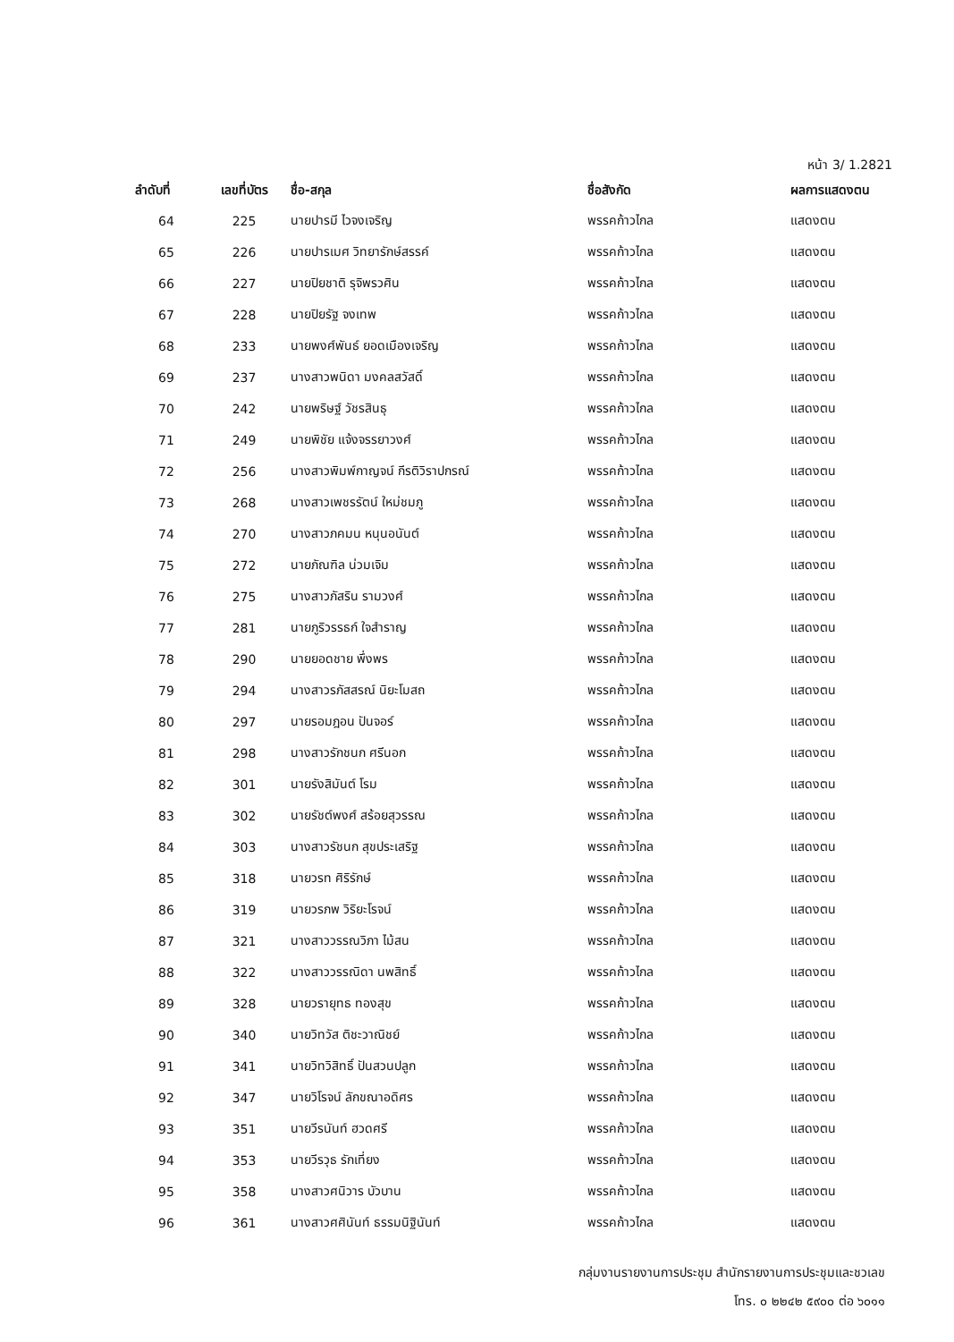หน้า 3/ 1.2821
| ลำดับที่ | เลขที่บัตร | ชื่อ-สกุล | ชื่อสังกัด | ผลการแสดงตน |
| --- | --- | --- | --- | --- |
| 64 | 225 | นายปารมี ไวจงเจริญ | พรรคก้าวไกล | แสดงตน |
| 65 | 226 | นายปารเมศ วิทยารักษ์สรรค์ | พรรคก้าวไกล | แสดงตน |
| 66 | 227 | นายปิยชาติ รุจิพรวศิน | พรรคก้าวไกล | แสดงตน |
| 67 | 228 | นายปิยรัฐ จงเทพ | พรรคก้าวไกล | แสดงตน |
| 68 | 233 | นายพงศ์พันธ์ ยอดเมืองเจริญ | พรรคก้าวไกล | แสดงตน |
| 69 | 237 | นางสาวพนิดา มงคลสวัสดิ์ | พรรคก้าวไกล | แสดงตน |
| 70 | 242 | นายพริษฐ์ วัชรสินธุ | พรรคก้าวไกล | แสดงตน |
| 71 | 249 | นายพิชัย แจ้งจรรยาวงศ์ | พรรคก้าวไกล | แสดงตน |
| 72 | 256 | นางสาวพิมพ์กาญจน์ กีรติวิราปกรณ์ | พรรคก้าวไกล | แสดงตน |
| 73 | 268 | นางสาวเพชรรัตน์ ใหม่ชมภู | พรรคก้าวไกล | แสดงตน |
| 74 | 270 | นางสาวภคมน หนุนอนันต์ | พรรคก้าวไกล | แสดงตน |
| 75 | 272 | นายภัณฑิล น่วมเจิม | พรรคก้าวไกล | แสดงตน |
| 76 | 275 | นางสาวภัสริน รามวงศ์ | พรรคก้าวไกล | แสดงตน |
| 77 | 281 | นายภูริวรรธก์ ใจสำราญ | พรรคก้าวไกล | แสดงตน |
| 78 | 290 | นายยอดชาย พึ่งพร | พรรคก้าวไกล | แสดงตน |
| 79 | 294 | นางสาวรภัสสรณ์ นิยะโมสถ | พรรคก้าวไกล | แสดงตน |
| 80 | 297 | นายรอมฎอน ปันจอร์ | พรรคก้าวไกล | แสดงตน |
| 81 | 298 | นางสาวรักชนก ศรีนอก | พรรคก้าวไกล | แสดงตน |
| 82 | 301 | นายรังสิมันต์ โรม | พรรคก้าวไกล | แสดงตน |
| 83 | 302 | นายรัชต์พงศ์ สร้อยสุวรรณ | พรรคก้าวไกล | แสดงตน |
| 84 | 303 | นางสาวรัชนก สุขประเสริฐ | พรรคก้าวไกล | แสดงตน |
| 85 | 318 | นายวรท ศิริรักษ์ | พรรคก้าวไกล | แสดงตน |
| 86 | 319 | นายวรภพ วิริยะโรจน์ | พรรคก้าวไกล | แสดงตน |
| 87 | 321 | นางสาววรรณวิภา ไม้สน | พรรคก้าวไกล | แสดงตน |
| 88 | 322 | นางสาววรรณิดา นพสิทธิ์ | พรรคก้าวไกล | แสดงตน |
| 89 | 328 | นายวรายุทธ ทองสุข | พรรคก้าวไกล | แสดงตน |
| 90 | 340 | นายวิทวัส ติชะวาณิชย์ | พรรคก้าวไกล | แสดงตน |
| 91 | 341 | นายวิทวิสิทธิ์ ปันสวนปลูก | พรรคก้าวไกล | แสดงตน |
| 92 | 347 | นายวิโรจน์ ลักขณาอดิศร | พรรคก้าวไกล | แสดงตน |
| 93 | 351 | นายวีรนันท์ ฮวดศรี | พรรคก้าวไกล | แสดงตน |
| 94 | 353 | นายวีรวุธ รักเที่ยง | พรรคก้าวไกล | แสดงตน |
| 95 | 358 | นางสาวศนิวาร บัวบาน | พรรคก้าวไกล | แสดงตน |
| 96 | 361 | นางสาวศศินันท์ ธรรมนิฐินันท์ | พรรคก้าวไกล | แสดงตน |
กลุ่มงานรายงานการประชุม สำนักรายงานการประชุมและชวเลข
โทร. ๐ ๒๒๔๒ ๕๙๐๐ ต่อ ๖๐๑๑